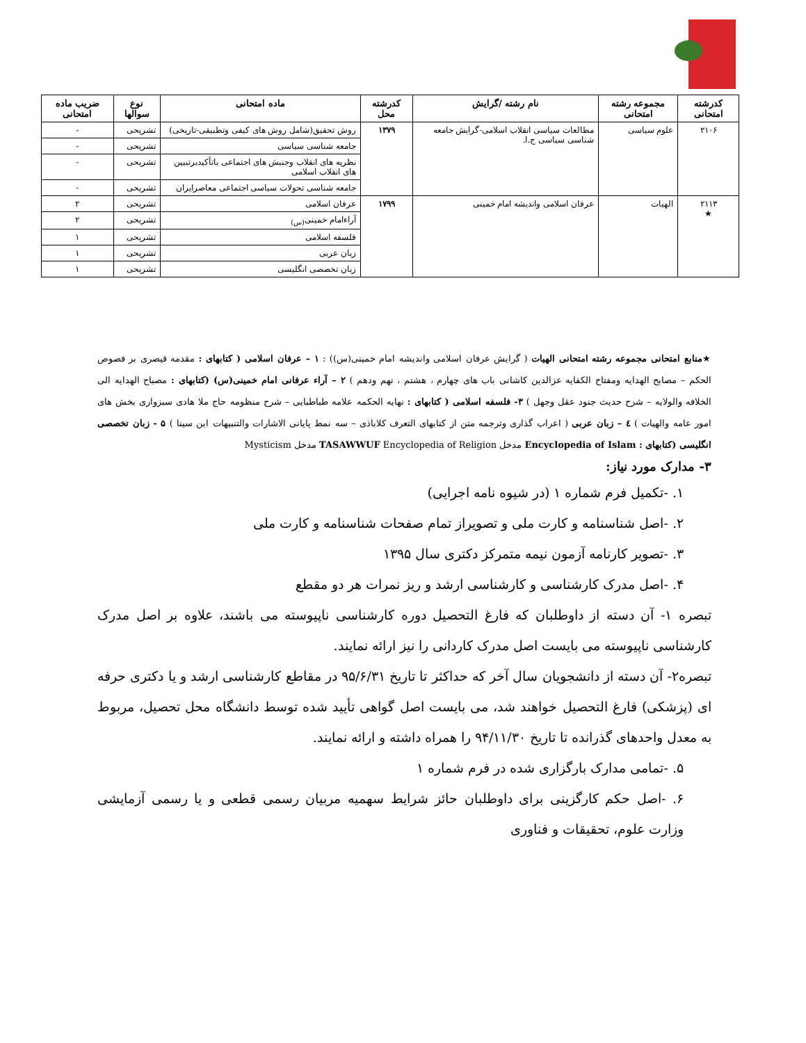| کدرشته امتحانی | مجموعه رشته امتحانی | نام رشته /گرایش | کدرشته محل | ماده امتحانی | نوع سوالها | ضریب ماده امتحانی |
| --- | --- | --- | --- | --- | --- | --- |
| ۲۱۰۶ | علوم سیاسی | مطالعات سیاسی انقلاب اسلامی-گرایش جامعه شناسی سیاسی ج.ا. | ۱۳۷۹ | روش تحقیق(شامل روش های کیفی وتطبیقی-تاریخی) | تشریحی | - |
| | | | | جامعه شناسی سیاسی | تشریحی | - |
| | | | | نظریه های انقلاب وجنبش های اجتماعی باتأکیدبرتبیین های انقلاب اسلامی | تشریحی | - |
| | | | | جامعه شناسی تحولات سیاسی اجتماعی معاصرایران | تشریحی | - |
| ۲۱۱۳ ★ | الهیات | عرفان اسلامی واندیشه امام خمینی | ۱۷۹۹ | عرفان اسلامی | تشریحی | ۲ |
| | | | | آراءامام خمینی<sub>(س)</sub> | تشریحی | ۲ |
| | | | | فلسفه اسلامی | تشریحی | ۱ |
| | | | | زبان عربی | تشریحی | ۱ |
| | | | | زبان تخصصی انگلیسی | تشریحی | ۱ |
★منابع امتحانی مجموعه رشته امتحانی الهیات ( گرایش عرفان اسلامی واندیشه امام خمینی(س)) : ۱ – عرفان اسلامی ( کتابهای : مقدمه قیصری بر فصوص الحکم – مصابح الهدایه ومفتاح الکفایه عزالدین کاشانی باب های چهارم ، هشتم ، نهم ودهم ) ۲ – آراء عرفانی امام خمینی(س) (کتابهای : مصباح الهدایه الی الخلافه والولایه – شرح حدیث جنود عقل وجهل ) ۳- فلسفه اسلامی ( کتابهای : نهایه الحکمه علامه طباطبایی – شرح منظومه حاج ملا هادی سبزواری بخش های امور عامه والهیات ) ٤ – زبان عربی ( اعراب گذاری وترجمه متن از کتابهای التعرف کلاباذی – سه نمط پایانی الاشارات والتنبیهات ابن سینا ) ۵ - زبان تخصصی انگلیسی (کتابهای : Encyclopedia of Islam مدخل TASAWWUF Encyclopedia of Religion مدخل Mysticism
۳- مدارک مورد نیاز:
۱. -تکمیل فرم شماره ۱ (در شیوه نامه اجرایی)
۲. -اصل شناسنامه و کارت ملی و تصویراز تمام صفحات شناسنامه و کارت ملی
۳. -تصویر کارنامه آزمون نیمه متمرکز دکتری سال ۱۳۹۵
۴. -اصل مدرک کارشناسی و کارشناسی ارشد و ریز نمرات هر دو مقطع
تبصره ۱- آن دسته از داوطلبان که فارغ التحصیل دوره کارشناسی ناپیوسته می باشند، علاوه بر اصل مدرک کارشناسی ناپیوسته می بایست اصل مدرک کاردانی را نیز ارائه نمایند.
تبصره۲- آن دسته از دانشجویان سال آخر که حداکثر تا تاریخ ۹۵/۶/۳۱ در مقاطع کارشناسی ارشد و یا دکتری حرفه ای (پزشکی) فارغ التحصیل خواهند شد، می بایست اصل گواهی تأیید شده توسط دانشگاه محل تحصیل، مربوط به معدل واحدهای گذرانده تا تاریخ ۹۴/۱۱/۳۰ را همراه داشته و ارائه نمایند.
۵. -تمامی مدارک بارگزاری شده در فرم شماره ۱
۶. -اصل حکم کارگزینی برای داوطلبان حائز شرایط سهمیه مربیان رسمی قطعی و یا رسمی آزمایشی وزارت علوم، تحقیقات و فناوری